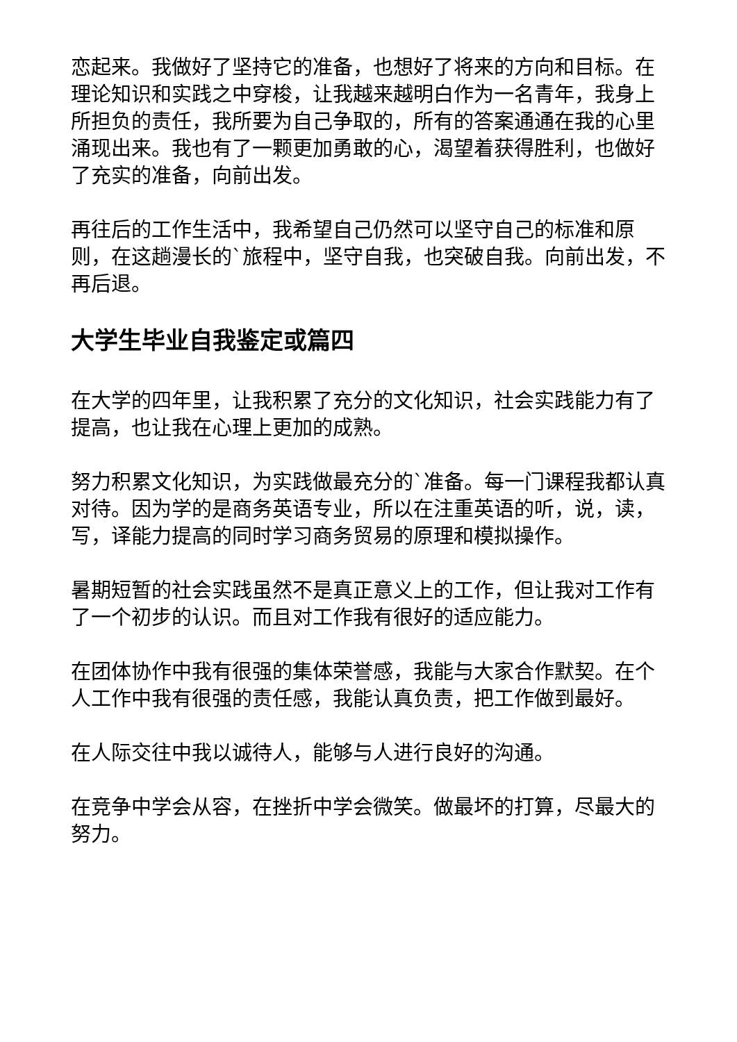恋起来。我做好了坚持它的准备，也想好了将来的方向和目标。在理论知识和实践之中穿梭，让我越来越明白作为一名青年，我身上所担负的责任，我所要为自己争取的，所有的答案通通在我的心里涌现出来。我也有了一颗更加勇敢的心，渴望着获得胜利，也做好了充实的准备，向前出发。
再往后的工作生活中，我希望自己仍然可以坚守自己的标准和原则，在这趟漫长的`旅程中，坚守自我，也突破自我。向前出发，不再后退。
大学生毕业自我鉴定或篇四
在大学的四年里，让我积累了充分的文化知识，社会实践能力有了提高，也让我在心理上更加的成熟。
努力积累文化知识，为实践做最充分的`准备。每一门课程我都认真对待。因为学的是商务英语专业，所以在注重英语的听，说，读，写，译能力提高的同时学习商务贸易的原理和模拟操作。
暑期短暂的社会实践虽然不是真正意义上的工作，但让我对工作有了一个初步的认识。而且对工作我有很好的适应能力。
在团体协作中我有很强的集体荣誉感，我能与大家合作默契。在个人工作中我有很强的责任感，我能认真负责，把工作做到最好。
在人际交往中我以诚待人，能够与人进行良好的沟通。
在竞争中学会从容，在挫折中学会微笑。做最坏的打算，尽最大的努力。